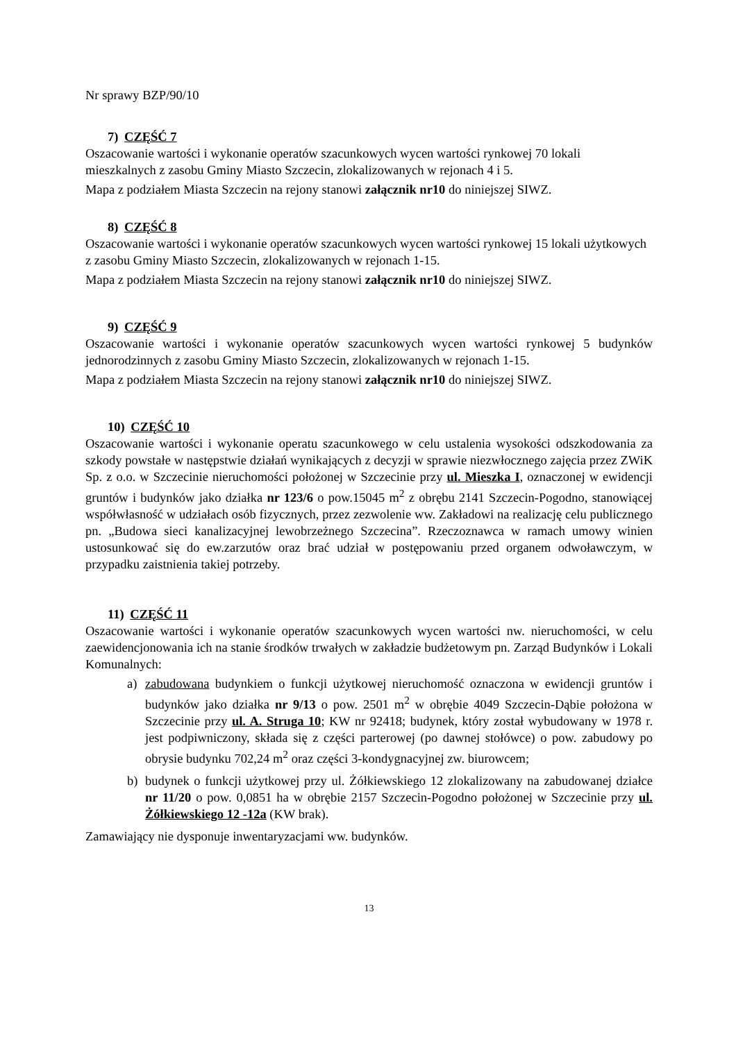Nr sprawy BZP/90/10
7) CZĘŚĆ 7
Oszacowanie wartości i wykonanie operatów szacunkowych wycen wartości rynkowej 70 lokali mieszkalnych z zasobu Gminy Miasto Szczecin, zlokalizowanych w rejonach 4 i 5.
Mapa z podziałem Miasta Szczecin na rejony stanowi załącznik nr10 do niniejszej SIWZ.
8) CZĘŚĆ 8
Oszacowanie wartości i wykonanie operatów szacunkowych wycen wartości rynkowej 15 lokali użytkowych z zasobu Gminy Miasto Szczecin, zlokalizowanych w rejonach 1-15.
Mapa z podziałem Miasta Szczecin na rejony stanowi załącznik nr10 do niniejszej SIWZ.
9) CZĘŚĆ 9
Oszacowanie wartości i wykonanie operatów szacunkowych wycen wartości rynkowej 5 budynków jednorodzinnych z zasobu Gminy Miasto Szczecin, zlokalizowanych w rejonach 1-15.
Mapa z podziałem Miasta Szczecin na rejony stanowi załącznik nr10 do niniejszej SIWZ.
10) CZĘŚĆ 10
Oszacowanie wartości i wykonanie operatu szacunkowego w celu ustalenia wysokości odszkodowania za szkody powstałe w następstwie działań wynikających z decyzji w sprawie niezwłocznego zajęcia przez ZWiK Sp. z o.o. w Szczecinie nieruchomości położonej w Szczecinie przy ul. Mieszka I, oznaczonej w ewidencji gruntów i budynków jako działka nr 123/6 o pow.15045 m<sup>2</sup> z obrębu 2141 Szczecin-Pogodno, stanowiącej współwłasność w udziałach osób fizycznych, przez zezwolenie ww. Zakładowi na realizację celu publicznego pn. „Budowa sieci kanalizacyjnej lewobrzeżnego Szczecina”. Rzeczoznawca w ramach umowy winien ustosunkować się do ew.zarzutów oraz brać udział w postępowaniu przed organem odwoławczym, w przypadku zaistnienia takiej potrzeby.
11) CZĘŚĆ 11
Oszacowanie wartości i wykonanie operatów szacunkowych wycen wartości nw. nieruchomości, w celu zaewidencjonowania ich na stanie środków trwałych w zakładzie budżetowym pn. Zarząd Budynków i Lokali Komunalnych:
a) zabudowana budynkiem o funkcji użytkowej nieruchomość oznaczona w ewidencji gruntów i budynków jako działka nr 9/13 o pow. 2501 m<sup>2</sup> w obrębie 4049 Szczecin-Dąbie położona w Szczecinie przy ul. A. Struga 10; KW nr 92418; budynek, który został wybudowany w 1978 r. jest podpiwniczony, składa się z części parterowej (po dawnej stołówce) o pow. zabudowy po obrysie budynku 702,24 m<sup>2</sup> oraz części 3-kondygnacyjnej zw. biurowcem;
b) budynek o funkcji użytkowej przy ul. Żółkiewskiego 12 zlokalizowany na zabudowanej działce nr 11/20 o pow. 0,0851 ha w obrębie 2157 Szczecin-Pogodno położonej w Szczecinie przy ul. Żółkiewskiego 12 -12a (KW brak).
Zamawiający nie dysponuje inwentaryzacjami ww. budynków.
13